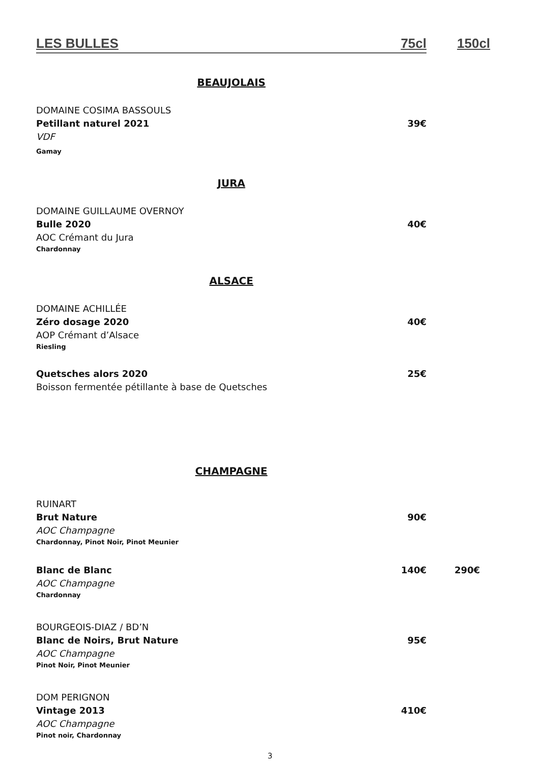LES BULLES 75cl 150cl
BEAUJOLAIS
DOMAINE COSIMA BASSOULS
Petillant naturel 2021 39€
VDF
Gamay
JURA
DOMAINE GUILLAUME OVERNOY
Bulle 2020 40€
AOC Crémant du Jura
Chardonnay
ALSACE
DOMAINE ACHILLÉE
Zéro dosage 2020 40€
AOP Crémant d’Alsace
Riesling
Quetsches alors 2020 25€
Boisson fermentée pétillante à base de Quetsches
CHAMPAGNE
RUINART
Brut Nature 90€
AOC Champagne
Chardonnay, Pinot Noir, Pinot Meunier
Blanc de Blanc 140€ 290€
AOC Champagne
Chardonnay
BOURGEOIS-DIAZ / BD’N
Blanc de Noirs, Brut Nature 95€
AOC Champagne
Pinot Noir, Pinot Meunier
DOM PERIGNON
Vintage 2013 410€
AOC Champagne
Pinot noir, Chardonnay
3